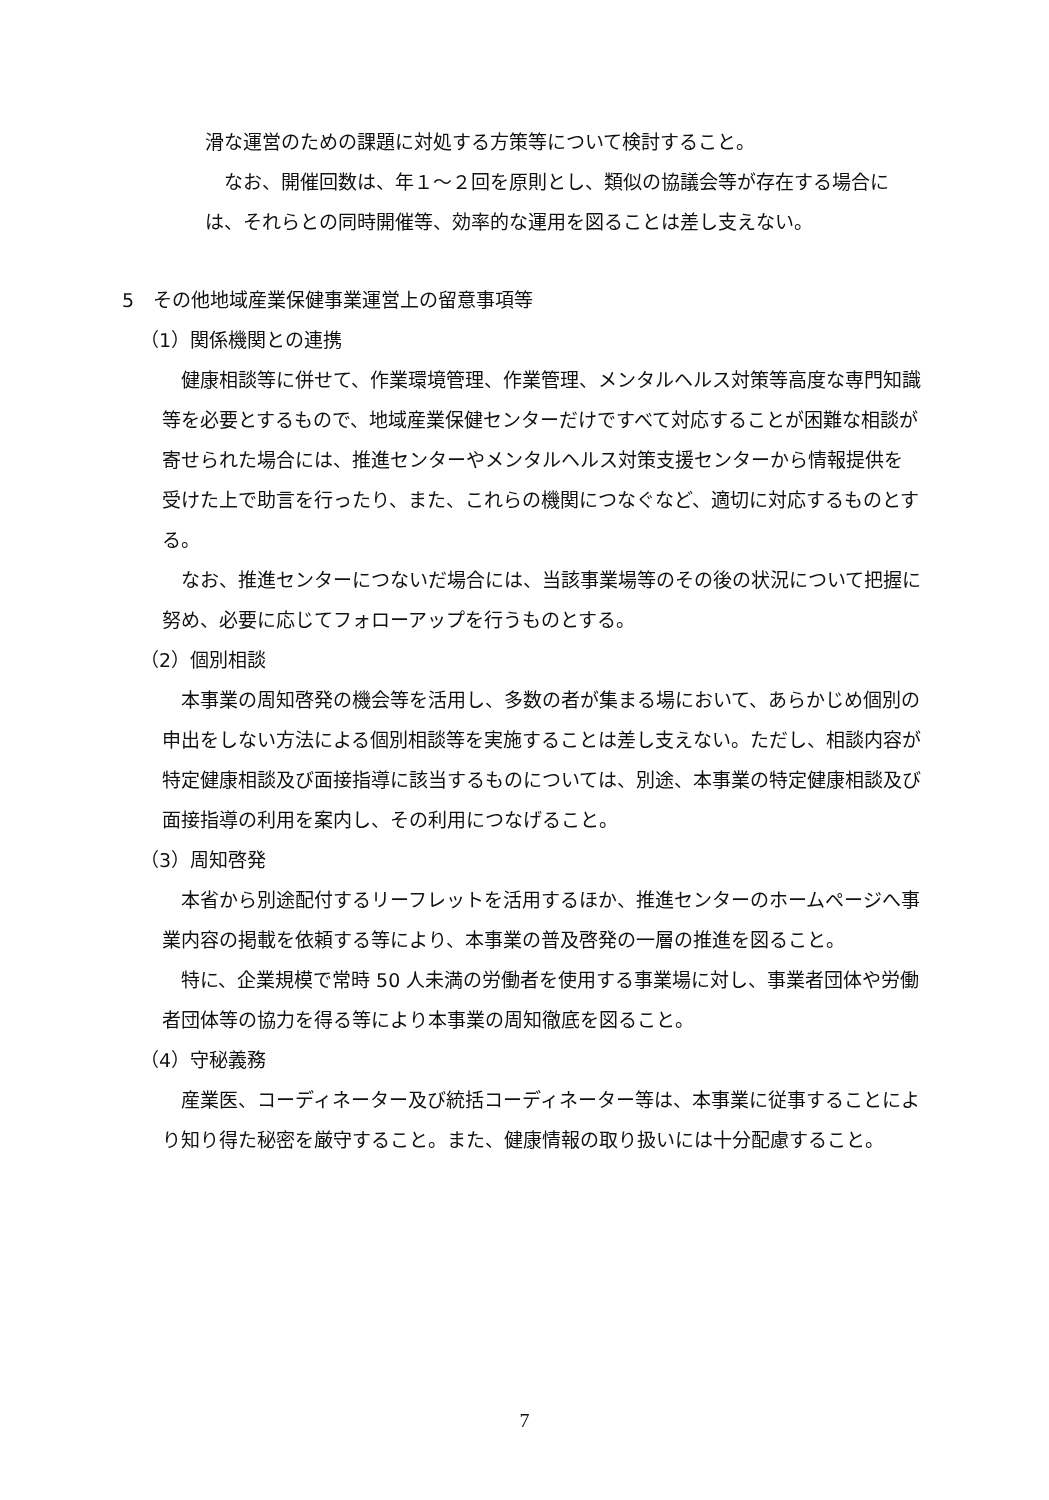滑な運営のための課題に対処する方策等について検討すること。
なお、開催回数は、年１～２回を原則とし、類似の協議会等が存在する場合には、それらとの同時開催等、効率的な運用を図ることは差し支えない。
5　その他地域産業保健事業運営上の留意事項等
（1）関係機関との連携
健康相談等に併せて、作業環境管理、作業管理、メンタルヘルス対策等高度な専門知識等を必要とするもので、地域産業保健センターだけですべて対応することが困難な相談が寄せられた場合には、推進センターやメンタルヘルス対策支援センターから情報提供を受けた上で助言を行ったり、また、これらの機関につなぐなど、適切に対応するものとする。
なお、推進センターにつないだ場合には、当該事業場等のその後の状況について把握に努め、必要に応じてフォローアップを行うものとする。
（2）個別相談
本事業の周知啓発の機会等を活用し、多数の者が集まる場において、あらかじめ個別の申出をしない方法による個別相談等を実施することは差し支えない。ただし、相談内容が特定健康相談及び面接指導に該当するものについては、別途、本事業の特定健康相談及び面接指導の利用を案内し、その利用につなげること。
（3）周知啓発
本省から別途配付するリーフレットを活用するほか、推進センターのホームページへ事業内容の掲載を依頼する等により、本事業の普及啓発の一層の推進を図ること。
特に、企業規模で常時 50 人未満の労働者を使用する事業場に対し、事業者団体や労働者団体等の協力を得る等により本事業の周知徹底を図ること。
（4）守秘義務
産業医、コーディネーター及び統括コーディネーター等は、本事業に従事することにより知り得た秘密を厳守すること。また、健康情報の取り扱いには十分配慮すること。
7